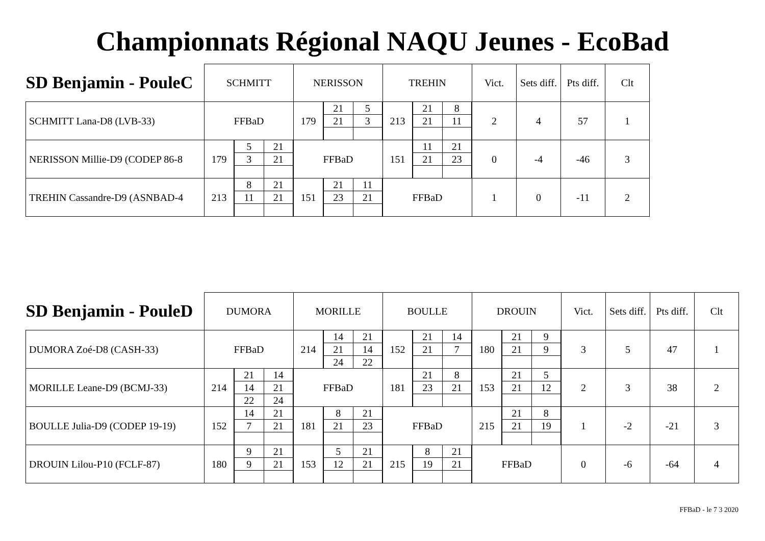Championnats Régional NAQU Jeunes - EcoBad
| SD Benjamin - PouleC | SCHMITT | | NERISSON | | TREHIN | | Vict. | Sets diff. | Pts diff. | Clt |
| --- | --- | --- | --- | --- | --- | --- | --- | --- | --- | --- |
| SCHMITT Lana-D8 (LVB-33) | FFBaD | | 179 | / 21 / 5 / / 21 / 3 / | 213 | / 21 / 8 / / 21 / 11 / | 2 | 4 | 57 | 1 |
| NERISSON Millie-D9 (CODEP 86-8 | 179 | / 5 / 21 / / 3 / 21 / | FFBaD | | 151 | / 11 / 21 / / 21 / 23 / | 0 | -4 | -46 | 3 |
| TREHIN Cassandre-D9 (ASNBAD-4 | 213 | / 8 / 21 / / 11 / 21 / | 151 | / 21 / 11 / / 23 / 21 / | FFBaD | | 1 | 0 | -11 | 2 |
| SD Benjamin - PouleD | DUMORA | | MORILLE | | BOULLE | | DROUIN | | Vict. | Sets diff. | Pts diff. | Clt |
| --- | --- | --- | --- | --- | --- | --- | --- | --- | --- | --- | --- | --- |
| DUMORA Zoé-D8 (CASH-33) | FFBaD | | 214 | / 14 / 21 / / 21 / 14 / / 24 / 22 / | 152 | / 21 / 14 / / 21 / 7 / | 180 | / 21 / 9 / / 21 / 9 / | 3 | 5 | 47 | 1 |
| MORILLE Leane-D9 (BCMJ-33) | 214 | / 21 / 14 / / 14 / 21 / / 22 / 24 / | FFBaD | | 181 | / 21 / 8 / / 23 / 21 / | 153 | / 21 / 5 / / 21 / 12 / | 2 | 3 | 38 | 2 |
| BOULLE Julia-D9 (CODEP 19-19) | 152 | / 14 / 21 / / 7 / 21 / | 181 | / 8 / 21 / / 21 / 23 / | FFBaD | | 215 | / 21 / 8 / / 21 / 19 / | 1 | -2 | -21 | 3 |
| DROUIN Lilou-P10 (FCLF-87) | 180 | / 9 / 21 / / 9 / 21 / | 153 | / 5 / 21 / / 12 / 21 / | 215 | / 8 / 21 / / 19 / 21 / | FFBaD | | 0 | -6 | -64 | 4 |
FFBaD - le 7 3 2020